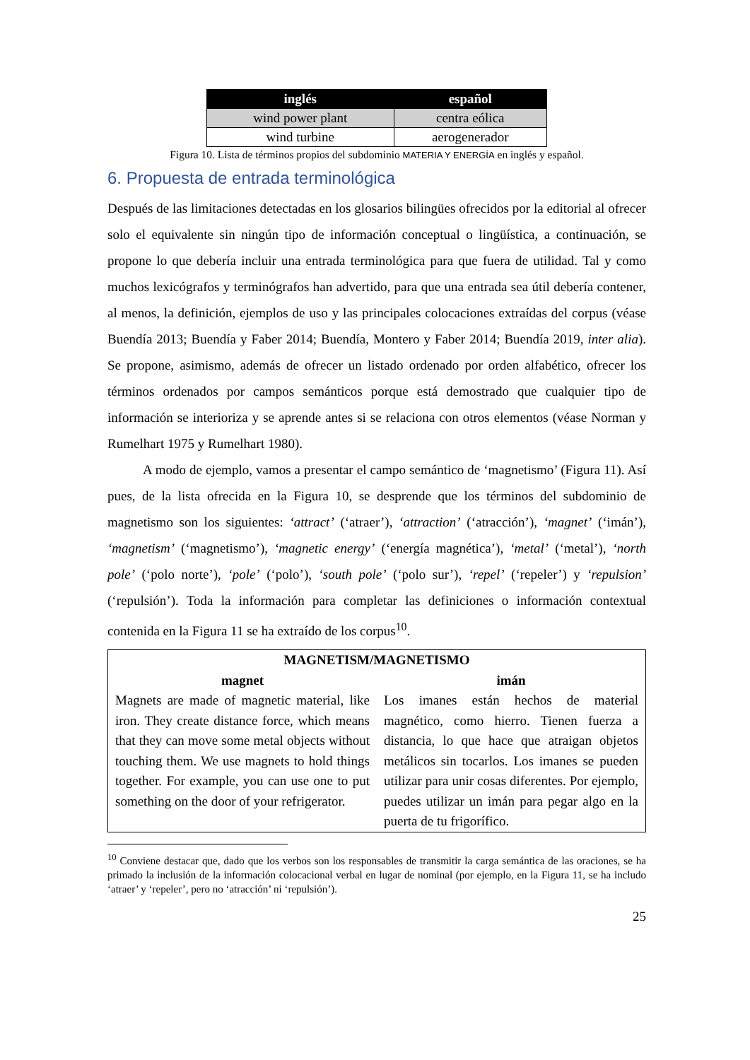| inglés | español |
| --- | --- |
| wind power plant | centra eólica |
| wind turbine | aerogenerador |
Figura 10. Lista de términos propios del subdominio MATERIA Y ENERGÍA en inglés y español.
6. Propuesta de entrada terminológica
Después de las limitaciones detectadas en los glosarios bilingües ofrecidos por la editorial al ofrecer solo el equivalente sin ningún tipo de información conceptual o lingüística, a continuación, se propone lo que debería incluir una entrada terminológica para que fuera de utilidad. Tal y como muchos lexicógrafos y terminógrafos han advertido, para que una entrada sea útil debería contener, al menos, la definición, ejemplos de uso y las principales colocaciones extraídas del corpus (véase Buendía 2013; Buendía y Faber 2014; Buendía, Montero y Faber 2014; Buendía 2019, inter alia). Se propone, asimismo, además de ofrecer un listado ordenado por orden alfabético, ofrecer los términos ordenados por campos semánticos porque está demostrado que cualquier tipo de información se interioriza y se aprende antes si se relaciona con otros elementos (véase Norman y Rumelhart 1975 y Rumelhart 1980).
A modo de ejemplo, vamos a presentar el campo semántico de ‘magnetismo’ (Figura 11). Así pues, de la lista ofrecida en la Figura 10, se desprende que los términos del subdominio de magnetismo son los siguientes: ‘attract’ (‘atraer’), ‘attraction’ (‘atracción’), ‘magnet’ (‘imán’), ‘magnetism’ (‘magnetismo’), ‘magnetic energy’ (‘energía magnética’), ‘metal’ (‘metal’), ‘north pole’ (‘polo norte’), ‘pole’ (‘polo’), ‘south pole’ (‘polo sur’), ‘repel’ (‘repeler’) y ‘repulsion’ (‘repulsión’). Toda la información para completar las definiciones o información contextual contenida en la Figura 11 se ha extraído de los corpus<sup>10</sup>.
| MAGNETISM/MAGNETISMO | |
| magnet | imán |
| Magnets are made of magnetic material, like iron. They create distance force, which means that they can move some metal objects without touching them. We use magnets to hold things together. For example, you can use one to put something on the door of your refrigerator. | Los imanes están hechos de material magnético, como hierro. Tienen fuerza a distancia, lo que hace que atraigan objetos metálicos sin tocarlos. Los imanes se pueden utilizar para unir cosas diferentes. Por ejemplo, puedes utilizar un imán para pegar algo en la puerta de tu frigorífico. |
<sup>10</sup> Conviene destacar que, dado que los verbos son los responsables de transmitir la carga semántica de las oraciones, se ha primado la inclusión de la información colocacional verbal en lugar de nominal (por ejemplo, en la Figura 11, se ha includo ‘atraer’ y ‘repeler’, pero no ‘atracción’ ni ‘repulsión’).
25